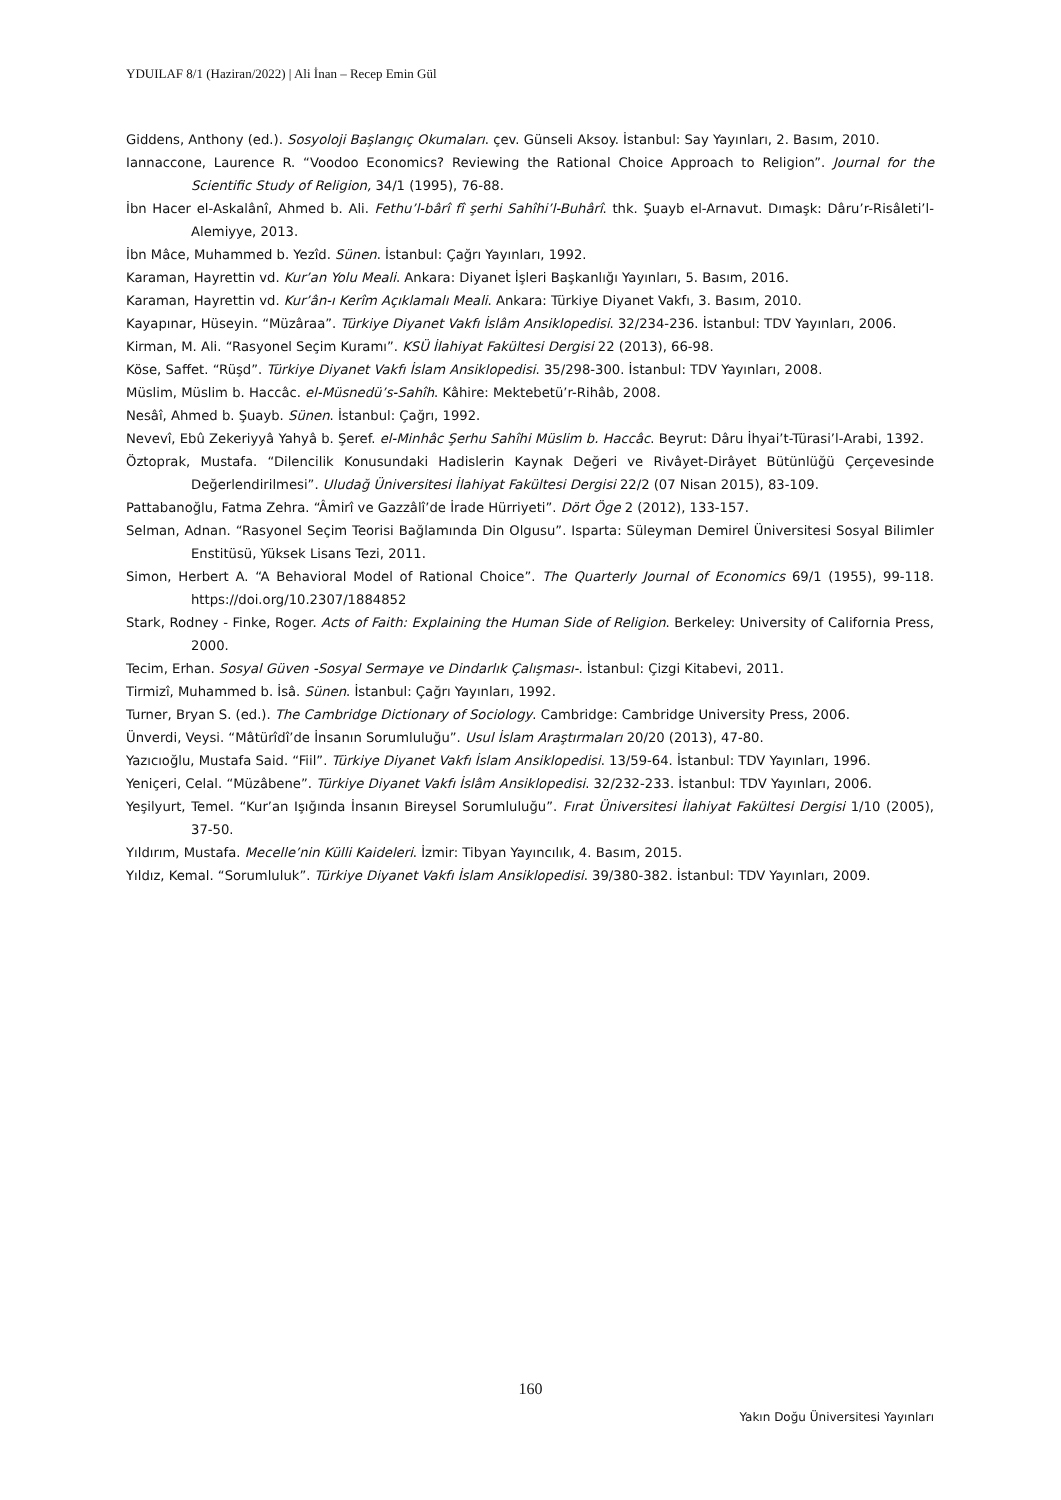YDUILAF 8/1 (Haziran/2022) | Ali İnan – Recep Emin Gül
Giddens, Anthony (ed.). Sosyoloji Başlangıç Okumaları. çev. Günseli Aksoy. İstanbul: Say Yayınları, 2. Basım, 2010.
Iannaccone, Laurence R. “Voodoo Economics? Reviewing the Rational Choice Approach to Religion”. Journal for the Scientific Study of Religion, 34/1 (1995), 76-88.
İbn Hacer el-Askalânî, Ahmed b. Ali. Fethu’l-bârî fî şerhi Sahîhi’l-Buhârî. thk. Şuayb el-Arnavut. Dımaşk: Dâru’r-Risâleti’l-Alemiyye, 2013.
İbn Mâce, Muhammed b. Yezîd. Sünen. İstanbul: Çağrı Yayınları, 1992.
Karaman, Hayrettin vd. Kur’an Yolu Meali. Ankara: Diyanet İşleri Başkanlığı Yayınları, 5. Basım, 2016.
Karaman, Hayrettin vd. Kur’ân-ı Kerîm Açıklamalı Meali. Ankara: Türkiye Diyanet Vakfı, 3. Basım, 2010.
Kayapınar, Hüseyin. “Müzâraa”. Türkiye Diyanet Vakfı İslâm Ansiklopedisi. 32/234-236. İstanbul: TDV Yayınları, 2006.
Kirman, M. Ali. “Rasyonel Seçim Kuramı”. KSÜ İlahiyat Fakültesi Dergisi 22 (2013), 66-98.
Köse, Saffet. “Rüşd”. Türkiye Diyanet Vakfı İslam Ansiklopedisi. 35/298-300. İstanbul: TDV Yayınları, 2008.
Müslim, Müslim b. Haccâc. el-Müsnedü’s-Sahîh. Kâhire: Mektebetü’r-Rihâb, 2008.
Nesâî, Ahmed b. Şuayb. Sünen. İstanbul: Çağrı, 1992.
Nevevî, Ebû Zekeriyyâ Yahyâ b. Şeref. el-Minhâc Şerhu Sahîhi Müslim b. Haccâc. Beyrut: Dâru İhyai’t-Türasi’l-Arabi, 1392.
Öztoprak, Mustafa. “Dilencilik Konusundaki Hadislerin Kaynak Değeri ve Rivâyet-Dirâyet Bütünlüğü Çerçevesinde Değerlendirilmesi”. Uludağ Üniversitesi İlahiyat Fakültesi Dergisi 22/2 (07 Nisan 2015), 83-109.
Pattabanoğlu, Fatma Zehra. “Âmirî ve Gazzâlî’de İrade Hürriyeti”. Dört Öge 2 (2012), 133-157.
Selman, Adnan. “Rasyonel Seçim Teorisi Bağlamında Din Olgusu”. Isparta: Süleyman Demirel Üniversitesi Sosyal Bilimler Enstitüsü, Yüksek Lisans Tezi, 2011.
Simon, Herbert A. “A Behavioral Model of Rational Choice”. The Quarterly Journal of Economics 69/1 (1955), 99-118. https://doi.org/10.2307/1884852
Stark, Rodney - Finke, Roger. Acts of Faith: Explaining the Human Side of Religion. Berkeley: University of California Press, 2000.
Tecim, Erhan. Sosyal Güven -Sosyal Sermaye ve Dindarlık Çalışması-. İstanbul: Çizgi Kitabevi, 2011.
Tirmizî, Muhammed b. İsâ. Sünen. İstanbul: Çağrı Yayınları, 1992.
Turner, Bryan S. (ed.). The Cambridge Dictionary of Sociology. Cambridge: Cambridge University Press, 2006.
Ünverdi, Veysi. “Mâtürîdî’de İnsanın Sorumluluğu”. Usul İslam Araştırmaları 20/20 (2013), 47-80.
Yazıcıoğlu, Mustafa Said. “Fiil”. Türkiye Diyanet Vakfı İslam Ansiklopedisi. 13/59-64. İstanbul: TDV Yayınları, 1996.
Yeniçeri, Celal. “Müzâbene”. Türkiye Diyanet Vakfı İslâm Ansiklopedisi. 32/232-233. İstanbul: TDV Yayınları, 2006.
Yeşilyurt, Temel. “Kur’an Işığında İnsanın Bireysel Sorumluluğu”. Fırat Üniversitesi İlahiyat Fakültesi Dergisi 1/10 (2005), 37-50.
Yıldırım, Mustafa. Mecelle’nin Külli Kaideleri. İzmir: Tibyan Yayıncılık, 4. Basım, 2015.
Yıldız, Kemal. “Sorumluluk”. Türkiye Diyanet Vakfı İslam Ansiklopedisi. 39/380-382. İstanbul: TDV Yayınları, 2009.
160
Yakın Doğu Üniversitesi Yayınları